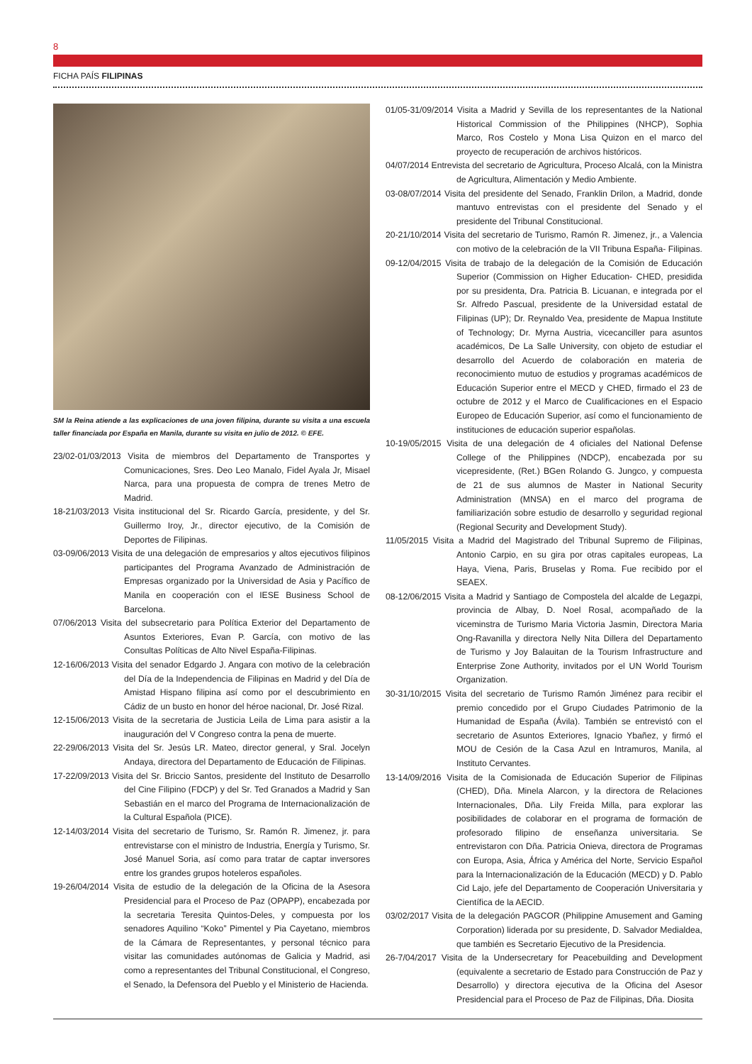8
FICHA PAÍS FILIPINAS
SM la Reina atiende a las explicaciones de una joven filipina, durante su visita a una escuela taller financiada por España en Manila, durante su visita en julio de 2012. © EFE.
23/02-01/03/2013 Visita de miembros del Departamento de Transportes y Comunicaciones, Sres. Deo Leo Manalo, Fidel Ayala Jr, Misael Narca, para una propuesta de compra de trenes Metro de Madrid.
18-21/03/2013 Visita institucional del Sr. Ricardo García, presidente, y del Sr. Guillermo Iroy, Jr., director ejecutivo, de la Comisión de Deportes de Filipinas.
03-09/06/2013 Visita de una delegación de empresarios y altos ejecutivos filipinos participantes del Programa Avanzado de Administración de Empresas organizado por la Universidad de Asia y Pacífico de Manila en cooperación con el IESE Business School de Barcelona.
07/06/2013 Visita del subsecretario para Política Exterior del Departamento de Asuntos Exteriores, Evan P. García, con motivo de las Consultas Políticas de Alto Nivel España-Filipinas.
12-16/06/2013 Visita del senador Edgardo J. Angara con motivo de la celebración del Día de la Independencia de Filipinas en Madrid y del Día de Amistad Hispano filipina así como por el descubrimiento en Cádiz de un busto en honor del héroe nacional, Dr. José Rizal.
12-15/06/2013 Visita de la secretaria de Justicia Leila de Lima para asistir a la inauguración del V Congreso contra la pena de muerte.
22-29/06/2013 Visita del Sr. Jesús LR. Mateo, director general, y Sral. Jocelyn Andaya, directora del Departamento de Educación de Filipinas.
17-22/09/2013 Visita del Sr. Briccio Santos, presidente del Instituto de Desarrollo del Cine Filipino (FDCP) y del Sr. Ted Granados a Madrid y San Sebastián en el marco del Programa de Internacionalización de la Cultural Española (PICE).
12-14/03/2014 Visita del secretario de Turismo, Sr. Ramón R. Jimenez, jr. para entrevistarse con el ministro de Industria, Energía y Turismo, Sr. José Manuel Soria, así como para tratar de captar inversores entre los grandes grupos hoteleros españoles.
19-26/04/2014 Visita de estudio de la delegación de la Oficina de la Asesora Presidencial para el Proceso de Paz (OPAPP), encabezada por la secretaria Teresita Quintos-Deles, y compuesta por los senadores Aquilino “Koko” Pimentel y Pia Cayetano, miembros de la Cámara de Representantes, y personal técnico para visitar las comunidades autónomas de Galicia y Madrid, asi como a representantes del Tribunal Constitucional, el Congreso, el Senado, la Defensora del Pueblo y el Ministerio de Hacienda.
01/05-31/09/2014 Visita a Madrid y Sevilla de los representantes de la National Historical Commission of the Philippines (NHCP), Sophia Marco, Ros Costelo y Mona Lisa Quizon en el marco del proyecto de recuperación de archivos históricos.
04/07/2014 Entrevista del secretario de Agricultura, Proceso Alcalá, con la Ministra de Agricultura, Alimentación y Medio Ambiente.
03-08/07/2014 Visita del presidente del Senado, Franklin Drilon, a Madrid, donde mantuvo entrevistas con el presidente del Senado y el presidente del Tribunal Constitucional.
20-21/10/2014 Visita del secretario de Turismo, Ramón R. Jimenez, jr., a Valencia con motivo de la celebración de la VII Tribuna España- Filipinas.
09-12/04/2015 Visita de trabajo de la delegación de la Comisión de Educación Superior (Commission on Higher Education- CHED, presidida por su presidenta, Dra. Patricia B. Licuanan, e integrada por el Sr. Alfredo Pascual, presidente de la Universidad estatal de Filipinas (UP); Dr. Reynaldo Vea, presidente de Mapua Institute of Technology; Dr. Myrna Austria, vicecanciller para asuntos académicos, De La Salle University, con objeto de estudiar el desarrollo del Acuerdo de colaboración en materia de reconocimiento mutuo de estudios y programas académicos de Educación Superior entre el MECD y CHED, firmado el 23 de octubre de 2012 y el Marco de Cualificaciones en el Espacio Europeo de Educación Superior, así como el funcionamiento de instituciones de educación superior españolas.
10-19/05/2015 Visita de una delegación de 4 oficiales del National Defense College of the Philippines (NDCP), encabezada por su vicepresidente, (Ret.) BGen Rolando G. Jungco, y compuesta de 21 de sus alumnos de Master in National Security Administration (MNSA) en el marco del programa de familiarización sobre estudio de desarrollo y seguridad regional (Regional Security and Development Study).
11/05/2015 Visita a Madrid del Magistrado del Tribunal Supremo de Filipinas, Antonio Carpio, en su gira por otras capitales europeas, La Haya, Viena, Paris, Bruselas y Roma. Fue recibido por el SEAEX.
08-12/06/2015 Visita a Madrid y Santiago de Compostela del alcalde de Legazpi, provincia de Albay, D. Noel Rosal, acompañado de la viceminstra de Turismo Maria Victoria Jasmin, Directora Maria Ong-Ravanilla y directora Nelly Nita Dillera del Departamento de Turismo y Joy Balauitan de la Tourism Infrastructure and Enterprise Zone Authority, invitados por el UN World Tourism Organization.
30-31/10/2015 Visita del secretario de Turismo Ramón Jiménez para recibir el premio concedido por el Grupo Ciudades Patrimonio de la Humanidad de España (Ávila). También se entrevistó con el secretario de Asuntos Exteriores, Ignacio Ybañez, y firmó el MOU de Cesión de la Casa Azul en Intramuros, Manila, al Instituto Cervantes.
13-14/09/2016 Visita de la Comisionada de Educación Superior de Filipinas (CHED), Dña. Minela Alarcon, y la directora de Relaciones Internacionales, Dña. Lily Freida Milla, para explorar las posibilidades de colaborar en el programa de formación de profesorado filipino de enseñanza universitaria. Se entrevistaron con Dña. Patricia Onieva, directora de Programas con Europa, Asia, África y América del Norte, Servicio Español para la Internacionalización de la Educación (MECD) y D. Pablo Cid Lajo, jefe del Departamento de Cooperación Universitaria y Científica de la AECID.
03/02/2017 Visita de la delegación PAGCOR (Philippine Amusement and Gaming Corporation) liderada por su presidente, D. Salvador Medialdea, que también es Secretario Ejecutivo de la Presidencia.
26-7/04/2017 Visita de la Undersecretary for Peacebuilding and Development (equivalente a secretario de Estado para Construcción de Paz y Desarrollo) y directora ejecutiva de la Oficina del Asesor Presidencial para el Proceso de Paz de Filipinas, Dña. Diosita